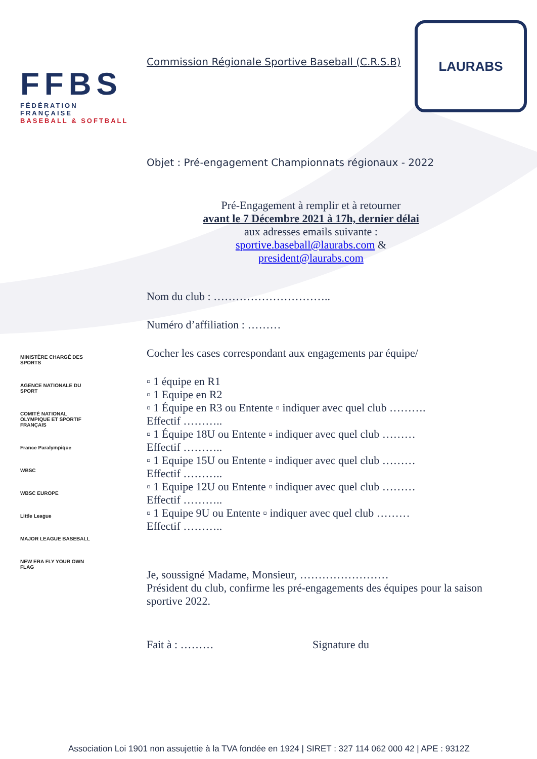FFBS
FÉDÉRATION FRANÇAISE
BASEBALL & SOFTBALL
LAURABS
MINISTÈRE CHARGÉ DES SPORTS
AGENCE NATIONALE DU SPORT
COMITÉ NATIONAL OLYMPIQUE ET SPORTIF FRANÇAIS
France Paralympique
WBSC
WBSC EUROPE
Little League
MAJOR LEAGUE BASEBALL
NEW ERA FLY YOUR OWN FLAG
Commission Régionale Sportive Baseball (C.R.S.B)
Objet : Pré-engagement Championnats régionaux - 2022
Pré-Engagement à remplir et à retourner
avant le 7 Décembre 2021 à 17h, dernier délai
aux adresses emails suivante :
sportive.baseball@laurabs.com &
president@laurabs.com
Nom du club : …………………………..
Numéro d’affiliation : ………
Cocher les cases correspondant aux engagements par équipe/
▫ 1 équipe en R1
▫ 1 Equipe en R2
▫ 1 Équipe en R3 ou Entente ▫ indiquer avec quel club ……….
Effectif ………..
▫ 1 Équipe 18U ou Entente ▫ indiquer avec quel club ………
Effectif ………..
▫ 1 Equipe 15U ou Entente ▫ indiquer avec quel club ………
Effectif ………..
▫ 1 Equipe 12U ou Entente ▫ indiquer avec quel club ………
Effectif ………..
▫ 1 Equipe 9U ou Entente ▫ indiquer avec quel club ………
Effectif ………..
Je, soussigné Madame, Monsieur, ……………………
Président du club, confirme les pré-engagements des équipes pour la saison sportive 2022.
Fait à : ……… Signature du
Association Loi 1901 non assujettie à la TVA fondée en 1924 | SIRET : 327 114 062 000 42 | APE : 9312Z